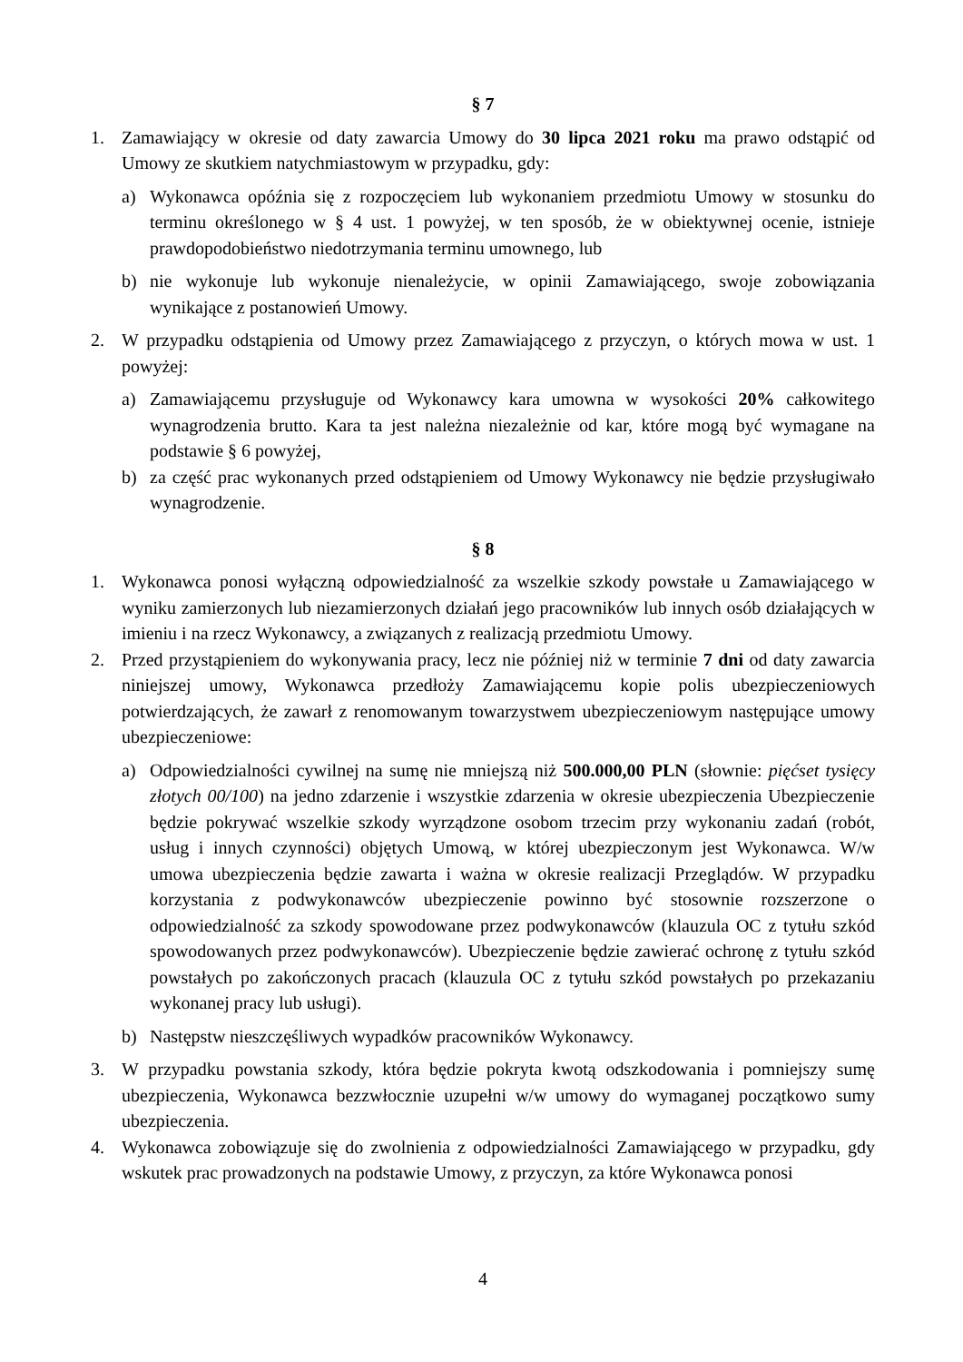§ 7
1. Zamawiający w okresie od daty zawarcia Umowy do 30 lipca 2021 roku ma prawo odstąpić od Umowy ze skutkiem natychmiastowym w przypadku, gdy:
a) Wykonawca opóźnia się z rozpoczęciem lub wykonaniem przedmiotu Umowy w stosunku do terminu określonego w § 4 ust. 1 powyżej, w ten sposób, że w obiektywnej ocenie, istnieje prawdopodobieństwo niedotrzymania terminu umownego, lub
b) nie wykonuje lub wykonuje nienależycie, w opinii Zamawiającego, swoje zobowiązania wynikające z postanowień Umowy.
2. W przypadku odstąpienia od Umowy przez Zamawiającego z przyczyn, o których mowa w ust. 1 powyżej:
a) Zamawiającemu przysługuje od Wykonawcy kara umowna w wysokości 20% całkowitego wynagrodzenia brutto. Kara ta jest należna niezależnie od kar, które mogą być wymagane na podstawie § 6 powyżej,
b) za część prac wykonanych przed odstąpieniem od Umowy Wykonawcy nie będzie przysługiwało wynagrodzenie.
§ 8
1. Wykonawca ponosi wyłączną odpowiedzialność za wszelkie szkody powstałe u Zamawiającego w wyniku zamierzonych lub niezamierzonych działań jego pracowników lub innych osób działających w imieniu i na rzecz Wykonawcy, a związanych z realizacją przedmiotu Umowy.
2. Przed przystąpieniem do wykonywania pracy, lecz nie później niż w terminie 7 dni od daty zawarcia niniejszej umowy, Wykonawca przedłoży Zamawiającemu kopie polis ubezpieczeniowych potwierdzających, że zawarł z renomowanym towarzystwem ubezpieczeniowym następujące umowy ubezpieczeniowe:
a) Odpowiedzialności cywilnej na sumę nie mniejszą niż 500.000,00 PLN (słownie: pięćset tysięcy złotych 00/100) na jedno zdarzenie i wszystkie zdarzenia w okresie ubezpieczenia Ubezpieczenie będzie pokrywać wszelkie szkody wyrządzone osobom trzecim przy wykonaniu zadań (robót, usług i innych czynności) objętych Umową, w której ubezpieczonym jest Wykonawca. W/w umowa ubezpieczenia będzie zawarta i ważna w okresie realizacji Przeglądów. W przypadku korzystania z podwykonawców ubezpieczenie powinno być stosownie rozszerzone o odpowiedzialność za szkody spowodowane przez podwykonawców (klauzula OC z tytułu szkód spowodowanych przez podwykonawców). Ubezpieczenie będzie zawierać ochronę z tytułu szkód powstałych po zakończonych pracach (klauzula OC z tytułu szkód powstałych po przekazaniu wykonanej pracy lub usługi).
b) Następstw nieszczęśliwych wypadków pracowników Wykonawcy.
3. W przypadku powstania szkody, która będzie pokryta kwotą odszkodowania i pomniejszy sumę ubezpieczenia, Wykonawca bezzwłocznie uzupełni w/w umowy do wymaganej początkowo sumy ubezpieczenia.
4. Wykonawca zobowiązuje się do zwolnienia z odpowiedzialności Zamawiającego w przypadku, gdy wskutek prac prowadzonych na podstawie Umowy, z przyczyn, za które Wykonawca ponosi
4